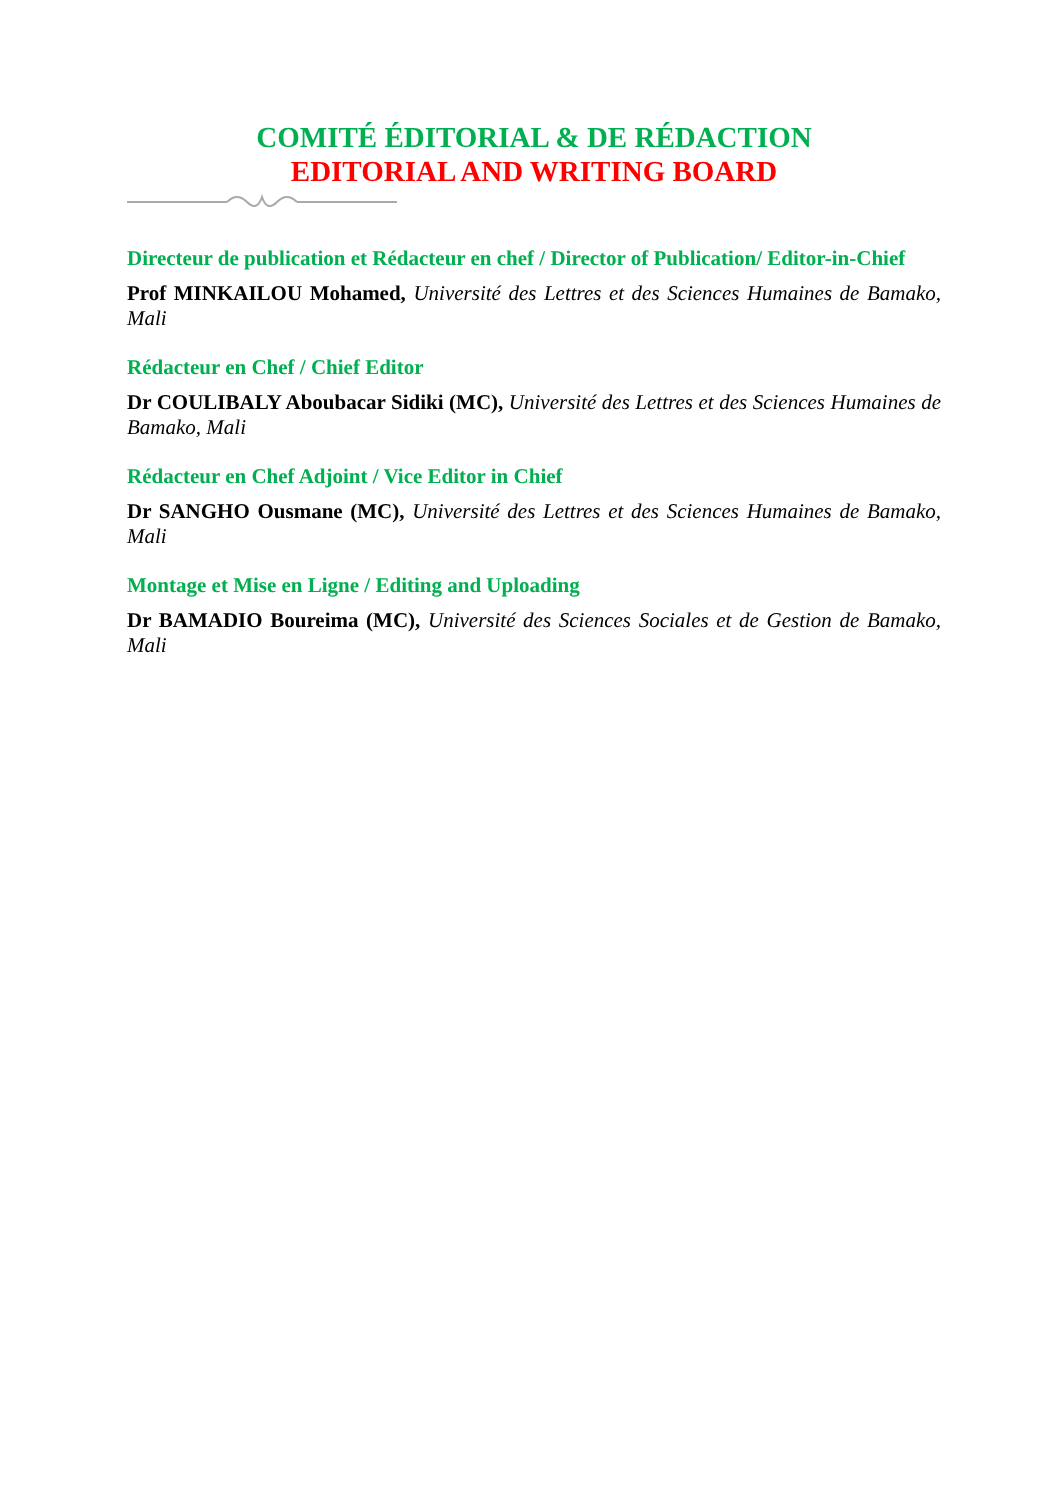COMITÉ ÉDITORIAL & DE RÉDACTION
EDITORIAL AND WRITING BOARD
Directeur de publication et Rédacteur en chef / Director of Publication/ Editor-in-Chief
Prof MINKAILOU Mohamed, Université des Lettres et des Sciences Humaines de Bamako, Mali
Rédacteur en Chef / Chief Editor
Dr COULIBALY Aboubacar Sidiki (MC), Université des Lettres et des Sciences Humaines de Bamako, Mali
Rédacteur en Chef Adjoint / Vice Editor in Chief
Dr SANGHO Ousmane (MC), Université des Lettres et des Sciences Humaines de Bamako, Mali
Montage et Mise en Ligne / Editing and Uploading
Dr BAMADIO Boureima (MC), Université des Sciences Sociales et de Gestion de Bamako, Mali